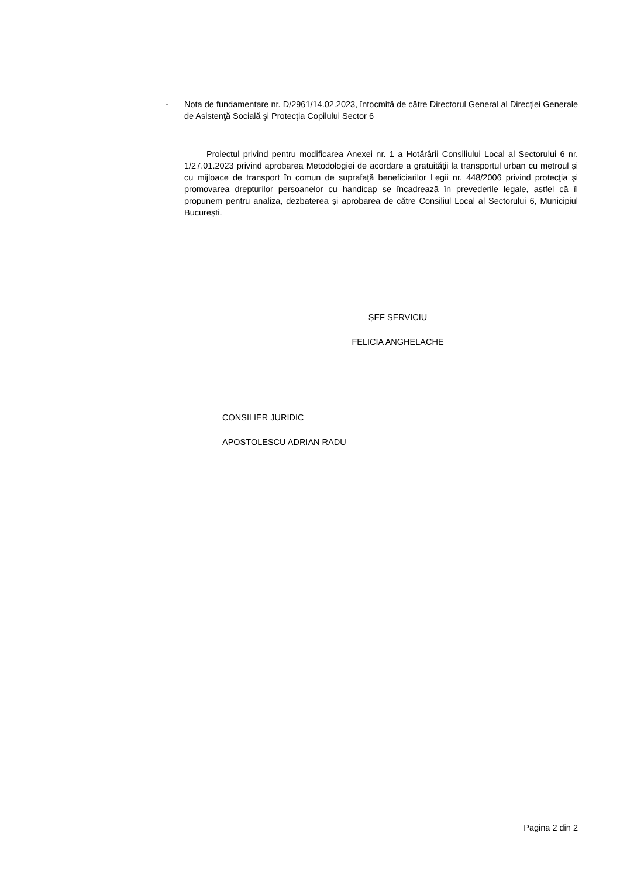- Nota de fundamentare nr. D/2961/14.02.2023, întocmită de către Directorul General al Direcţiei Generale de Asistenţă Socială şi Protecţia Copilului Sector 6
Proiectul privind pentru modificarea Anexei nr. 1 a Hotărârii Consiliului Local al Sectorului 6 nr. 1/27.01.2023 privind aprobarea Metodologiei de acordare a gratuităţii la transportul urban cu metroul și cu mijloace de transport în comun de suprafaţă beneficiarilor Legii nr. 448/2006 privind protecţia şi promovarea drepturilor persoanelor cu handicap se încadrează în prevederile legale, astfel că îl propunem pentru analiza, dezbaterea și aprobarea de către Consiliul Local al Sectorului 6, Municipiul București.
ȘEF SERVICIU
FELICIA ANGHELACHE
CONSILIER JURIDIC
APOSTOLESCU ADRIAN RADU
Pagina 2 din 2